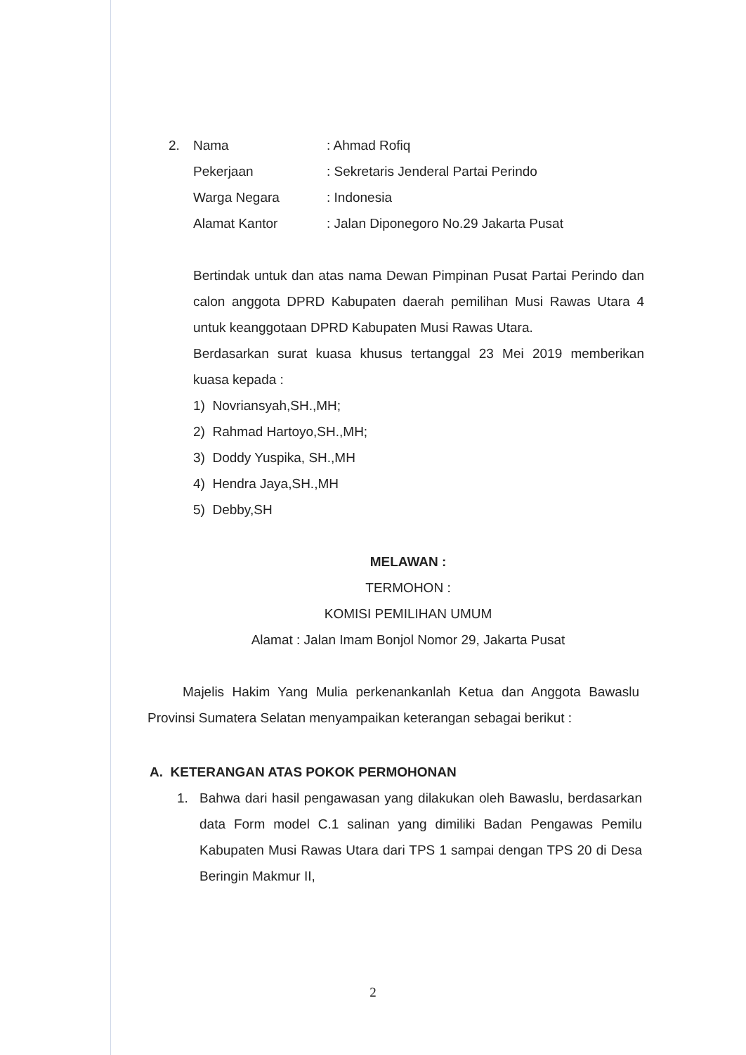2. Nama: Ahmad Rofiq
Pekerjaan: Sekretaris Jenderal Partai Perindo
Warga Negara: Indonesia
Alamat Kantor: Jalan Diponegoro No.29 Jakarta Pusat
Bertindak untuk dan atas nama Dewan Pimpinan Pusat Partai Perindo dan calon anggota DPRD Kabupaten daerah pemilihan Musi Rawas Utara 4 untuk keanggotaan DPRD Kabupaten Musi Rawas Utara.
Berdasarkan surat kuasa khusus tertanggal 23 Mei 2019 memberikan kuasa kepada :
1) Novriansyah,SH.,MH;
2) Rahmad Hartoyo,SH.,MH;
3) Doddy Yuspika, SH.,MH
4) Hendra Jaya,SH.,MH
5) Debby,SH
MELAWAN :
TERMOHON :
KOMISI PEMILIHAN UMUM
Alamat : Jalan Imam Bonjol Nomor 29, Jakarta Pusat
Majelis Hakim Yang Mulia perkenankanlah Ketua dan Anggota Bawaslu Provinsi Sumatera Selatan menyampaikan keterangan sebagai berikut :
A. KETERANGAN ATAS POKOK PERMOHONAN
1. Bahwa dari hasil pengawasan yang dilakukan oleh Bawaslu, berdasarkan data Form model C.1 salinan yang dimiliki Badan Pengawas Pemilu Kabupaten Musi Rawas Utara dari TPS 1 sampai dengan TPS 20 di Desa Beringin Makmur II,
2